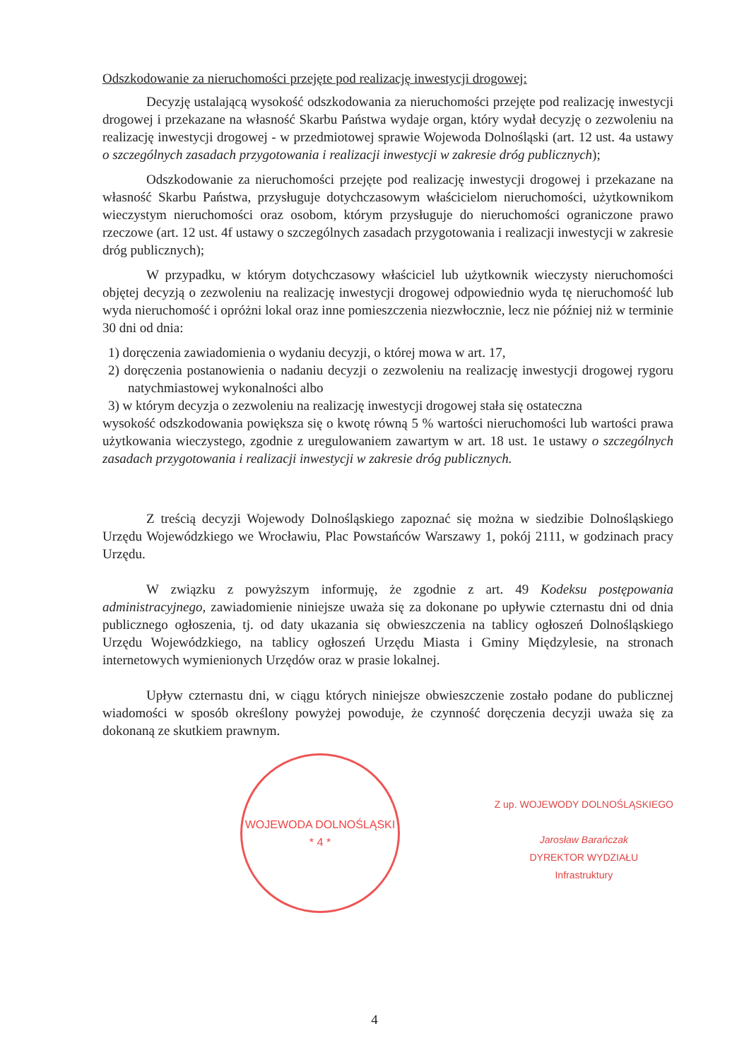Odszkodowanie za nieruchomości przejęte pod realizację inwestycji drogowej:
Decyzję ustalającą wysokość odszkodowania za nieruchomości przejęte pod realizację inwestycji drogowej i przekazane na własność Skarbu Państwa wydaje organ, który wydał decyzję o zezwoleniu na realizację inwestycji drogowej - w przedmiotowej sprawie Wojewoda Dolnośląski (art. 12 ust. 4a ustawy o szczególnych zasadach przygotowania i realizacji inwestycji w zakresie dróg publicznych);
Odszkodowanie za nieruchomości przejęte pod realizację inwestycji drogowej i przekazane na własność Skarbu Państwa, przysługuje dotychczasowym właścicielom nieruchomości, użytkownikom wieczystym nieruchomości oraz osobom, którym przysługuje do nieruchomości ograniczone prawo rzeczowe (art. 12 ust. 4f ustawy o szczególnych zasadach przygotowania i realizacji inwestycji w zakresie dróg publicznych);
W przypadku, w którym dotychczasowy właściciel lub użytkownik wieczysty nieruchomości objętej decyzją o zezwoleniu na realizację inwestycji drogowej odpowiednio wyda tę nieruchomość lub wyda nieruchomość i opróżni lokal oraz inne pomieszczenia niezwłocznie, lecz nie później niż w terminie 30 dni od dnia:
1) doręczenia zawiadomienia o wydaniu decyzji, o której mowa w art. 17,
2) doręczenia postanowienia o nadaniu decyzji o zezwoleniu na realizację inwestycji drogowej rygoru natychmiastowej wykonalności albo
3) w którym decyzja o zezwoleniu na realizację inwestycji drogowej stała się ostateczna
wysokość odszkodowania powiększa się o kwotę równą 5 % wartości nieruchomości lub wartości prawa użytkowania wieczystego, zgodnie z uregulowaniem zawartym w art. 18 ust. 1e ustawy o szczególnych zasadach przygotowania i realizacji inwestycji w zakresie dróg publicznych.
Z treścią decyzji Wojewody Dolnośląskiego zapoznać się można w siedzibie Dolnośląskiego Urzędu Wojewódzkiego we Wrocławiu, Plac Powstańców Warszawy 1, pokój 2111, w godzinach pracy Urzędu.
W związku z powyższym informuję, że zgodnie z art. 49 Kodeksu postępowania administracyjnego, zawiadomienie niniejsze uważa się za dokonane po upływie czternastu dni od dnia publicznego ogłoszenia, tj. od daty ukazania się obwieszczenia na tablicy ogłoszeń Dolnośląskiego Urzędu Wojewódzkiego, na tablicy ogłoszeń Urzędu Miasta i Gminy Międzylesie, na stronach internetowych wymienionych Urzędów oraz w prasie lokalnej.
Upływ czternastu dni, w ciągu których niniejsze obwieszczenie zostało podane do publicznej wiadomości w sposób określony powyżej powoduje, że czynność doręczenia decyzji uważa się za dokonaną ze skutkiem prawnym.
WOJEWODA DOLNOŚLĄSKI
* 4 *
Z up. WOJEWODY DOLNOŚLĄSKIEGO
Jarosław Barańczak
DYREKTOR WYDZIAŁU
Infrastruktury
4